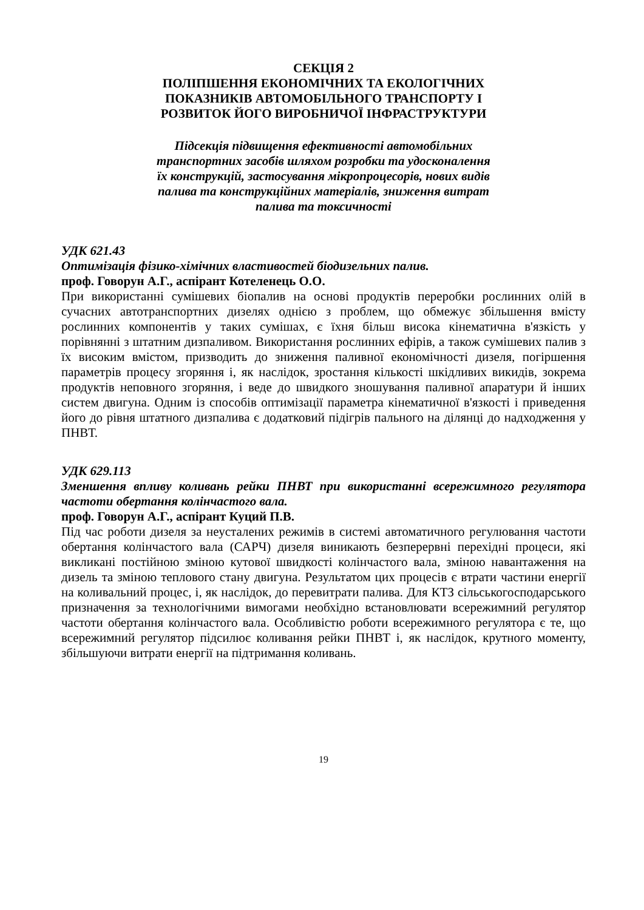СЕКЦІЯ 2
ПОЛІПШЕННЯ ЕКОНОМІЧНИХ ТА ЕКОЛОГІЧНИХ
ПОКАЗНИКІВ АВТОМОБІЛЬНОГО ТРАНСПОРТУ І
РОЗВИТОК ЙОГО ВИРОБНИЧОЇ ІНФРАСТРУКТУРИ
Підсекція підвищення ефективності автомобільних
транспортних засобів шляхом розробки та удосконалення
їх конструкцій, застосування мікропроцесорів, нових видів
палива та конструкційних матеріалів, зниження витрат
палива та токсичності
УДК 621.43
Оптимізація фізико-хімічних властивостей біодизельних палив.
проф. Говорун А.Г., аспірант Котеленець О.О.
При використанні сумішевих біопалив на основі продуктів переробки рослинних олій в сучасних автотранспортних дизелях однією з проблем, що обмежує збільшення вмісту рослинних компонентів у таких сумішах, є їхня більш висока кінематична в'язкість у порівнянні з штатним дизпаливом. Використання рослинних ефірів, а також сумішевих палив з їх високим вмістом, призводить до зниження паливної економічності дизеля, погіршення параметрів процесу згоряння і, як наслідок, зростання кількості шкідливих викидів, зокрема продуктів неповного згоряння, і веде до швидкого зношування паливної апаратури й інших систем двигуна. Одним із способів оптимізації параметра кінематичної в'язкості і приведення його до рівня штатного дизпалива є додатковий підігрів пального на ділянці до надходження у ПНВТ.
УДК 629.113
Зменшення впливу коливань рейки ПНВТ при використанні всережимного регулятора частоти обертання колінчастого вала.
проф. Говорун А.Г., аспірант Куций П.В.
Під час роботи дизеля за неусталених режимів в системі автоматичного регулювання частоти обертання колінчастого вала (САРЧ) дизеля виникають безперервні перехідні процеси, які викликані постійною зміною кутової швидкості колінчастого вала, зміною навантаження на дизель та зміною теплового стану двигуна. Результатом цих процесів є втрати частини енергії на коливальний процес, і, як наслідок, до перевитрати палива. Для КТЗ сільськогосподарського призначення за технологічними вимогами необхідно встановлювати всережимний регулятор частоти обертання колінчастого вала. Особливістю роботи всережимного регулятора є те, що всережимний регулятор підсилює коливання рейки ПНВТ і, як наслідок, крутного моменту, збільшуючи витрати енергії на підтримання коливань.
19